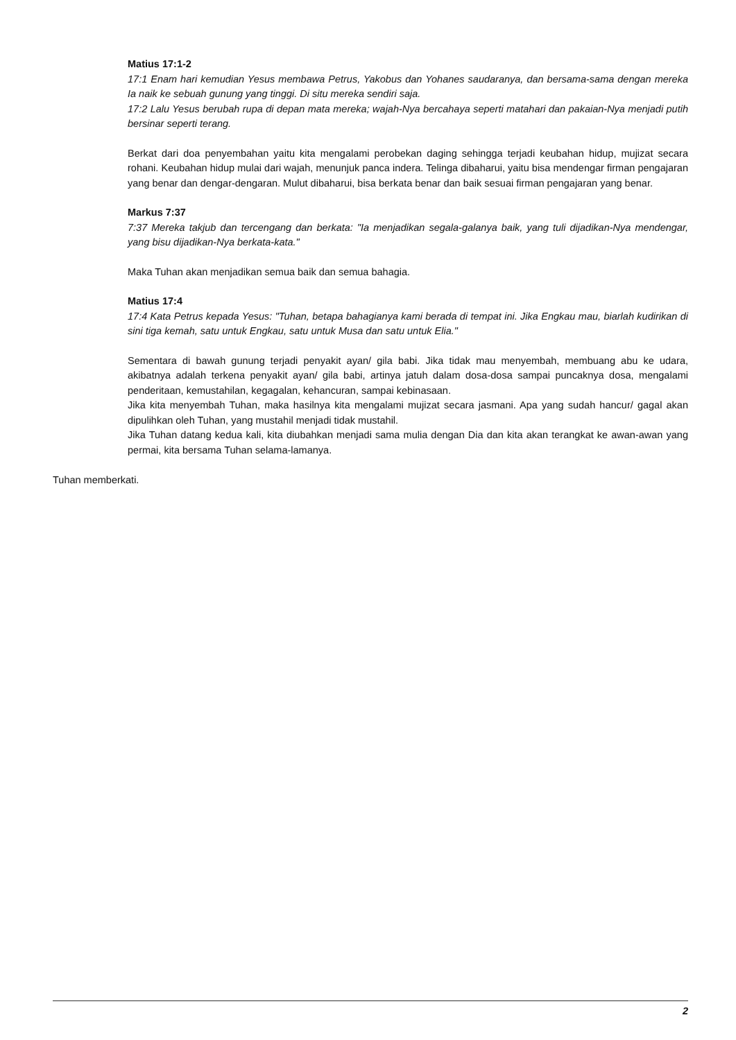Matius 17:1-2
17:1 Enam hari kemudian Yesus membawa Petrus, Yakobus dan Yohanes saudaranya, dan bersama-sama dengan mereka Ia naik ke sebuah gunung yang tinggi. Di situ mereka sendiri saja.
17:2 Lalu Yesus berubah rupa di depan mata mereka; wajah-Nya bercahaya seperti matahari dan pakaian-Nya menjadi putih bersinar seperti terang.
Berkat dari doa penyembahan yaitu kita mengalami perobekan daging sehingga terjadi keubahan hidup, mujizat secara rohani. Keubahan hidup mulai dari wajah, menunjuk panca indera. Telinga dibaharui, yaitu bisa mendengar firman pengajaran yang benar dan dengar-dengaran. Mulut dibaharui, bisa berkata benar dan baik sesuai firman pengajaran yang benar.
Markus 7:37
7:37 Mereka takjub dan tercengang dan berkata: "Ia menjadikan segala-galanya baik, yang tuli dijadikan-Nya mendengar, yang bisu dijadikan-Nya berkata-kata."
Maka Tuhan akan menjadikan semua baik dan semua bahagia.
Matius 17:4
17:4 Kata Petrus kepada Yesus: "Tuhan, betapa bahagianya kami berada di tempat ini. Jika Engkau mau, biarlah kudirikan di sini tiga kemah, satu untuk Engkau, satu untuk Musa dan satu untuk Elia."
Sementara di bawah gunung terjadi penyakit ayan/ gila babi. Jika tidak mau menyembah, membuang abu ke udara, akibatnya adalah terkena penyakit ayan/ gila babi, artinya jatuh dalam dosa-dosa sampai puncaknya dosa, mengalami penderitaan, kemustahilan, kegagalan, kehancuran, sampai kebinasaan.
Jika kita menyembah Tuhan, maka hasilnya kita mengalami mujizat secara jasmani. Apa yang sudah hancur/ gagal akan dipulihkan oleh Tuhan, yang mustahil menjadi tidak mustahil.
Jika Tuhan datang kedua kali, kita diubahkan menjadi sama mulia dengan Dia dan kita akan terangkat ke awan-awan yang permai, kita bersama Tuhan selama-lamanya.
Tuhan memberkati.
2